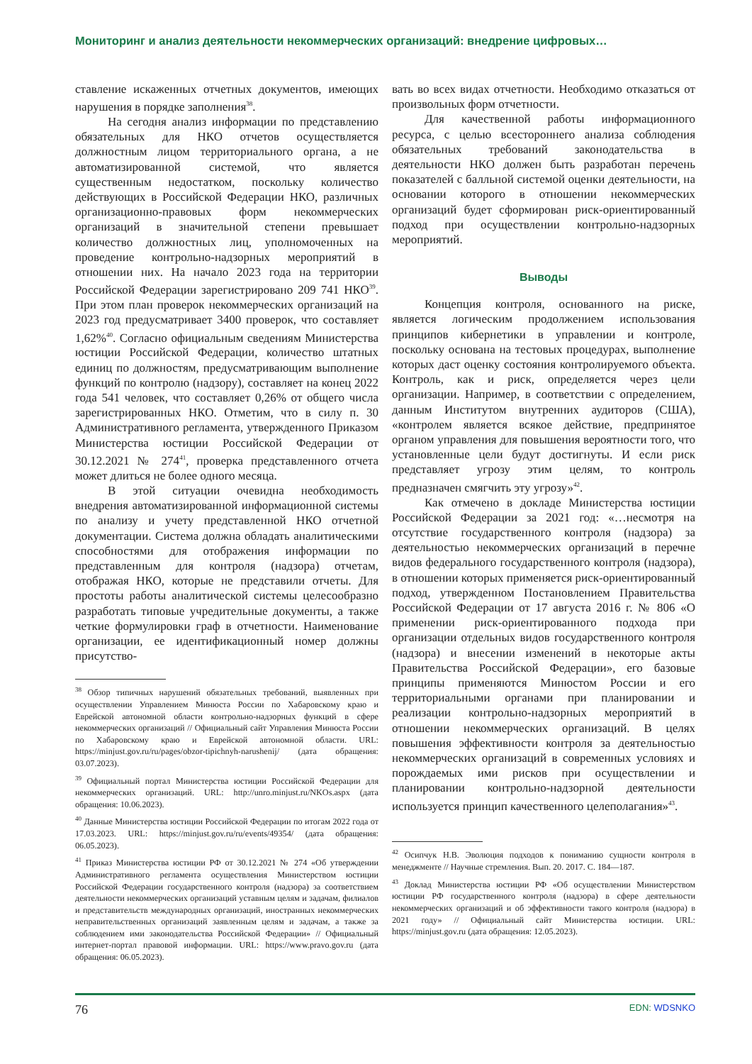Мониторинг и анализ деятельности некоммерческих организаций: внедрение цифровых…
ставление искаженных отчетных документов, имеющих нарушения в порядке заполнения<sup>38</sup>.
На сегодня анализ информации по представлению обязательных для НКО отчетов осуществляется должностным лицом территориального органа, а не автоматизированной системой, что является существенным недостатком, поскольку количество действующих в Российской Федерации НКО, различных организационно-правовых форм некоммерческих организаций в значительной степени превышает количество должностных лиц, уполномоченных на проведение контрольно-надзорных мероприятий в отношении них. На начало 2023 года на территории Российской Федерации зарегистрировано 209 741 НКО<sup>39</sup>. При этом план проверок некоммерческих организаций на 2023 год предусматривает 3400 проверок, что составляет 1,62%<sup>40</sup>. Согласно официальным сведениям Министерства юстиции Российской Федерации, количество штатных единиц по должностям, предусматривающим выполнение функций по контролю (надзору), составляет на конец 2022 года 541 человек, что составляет 0,26% от общего числа зарегистрированных НКО. Отметим, что в силу п. 30 Административного регламента, утвержденного Приказом Министерства юстиции Российской Федерации от 30.12.2021 № 274<sup>41</sup>, проверка представленного отчета может длиться не более одного месяца.
В этой ситуации очевидна необходимость внедрения автоматизированной информационной системы по анализу и учету представленной НКО отчетной документации. Система должна обладать аналитическими способностями для отображения информации по представленным для контроля (надзора) отчетам, отображая НКО, которые не представили отчеты. Для простоты работы аналитической системы целесообразно разработать типовые учредительные документы, а также четкие формулировки граф в отчетности. Наименование организации, ее идентификационный номер должны присутство-
<sup>38</sup> Обзор типичных нарушений обязательных требований, выявленных при осуществлении Управлением Минюста России по Хабаровскому краю и Еврейской автономной области контрольно-надзорных функций в сфере некоммерческих организаций // Официальный сайт Управления Минюста России по Хабаровскому краю и Еврейской автономной области. URL: https://minjust.gov.ru/ru/pages/obzor-tipichnyh-narushenij/ (дата обращения: 03.07.2023).
<sup>39</sup> Официальный портал Министерства юстиции Российской Федерации для некоммерческих организаций. URL: http://unro.minjust.ru/NKOs.aspx (дата обращения: 10.06.2023).
<sup>40</sup> Данные Министерства юстиции Российской Федерации по итогам 2022 года от 17.03.2023. URL: https://minjust.gov.ru/ru/events/49354/ (дата обращения: 06.05.2023).
<sup>41</sup> Приказ Министерства юстиции РФ от 30.12.2021 № 274 «Об утверждении Административного регламента осуществления Министерством юстиции Российской Федерации государственного контроля (надзора) за соответствием деятельности некоммерческих организаций уставным целям и задачам, филиалов и представительств международных организаций, иностранных некоммерческих неправительственных организаций заявленным целям и задачам, а также за соблюдением ими законодательства Российской Федерации» // Официальный интернет-портал правовой информации. URL: https://www.pravo.gov.ru (дата обращения: 06.05.2023).
вать во всех видах отчетности. Необходимо отказаться от произвольных форм отчетности.
Для качественной работы информационного ресурса, с целью всестороннего анализа соблюдения обязательных требований законодательства в деятельности НКО должен быть разработан перечень показателей с балльной системой оценки деятельности, на основании которого в отношении некоммерческих организаций будет сформирован риск-ориентированный подход при осуществлении контрольно-надзорных мероприятий.
Выводы
Концепция контроля, основанного на риске, является логическим продолжением использования принципов кибернетики в управлении и контроле, поскольку основана на тестовых процедурах, выполнение которых даст оценку состояния контролируемого объекта. Контроль, как и риск, определяется через цели организации. Например, в соответствии с определением, данным Институтом внутренних аудиторов (США), «контролем является всякое действие, предпринятое органом управления для повышения вероятности того, что установленные цели будут достигнуты. И если риск представляет угрозу этим целям, то контроль предназначен смягчить эту угрозу»<sup>42</sup>.
Как отмечено в докладе Министерства юстиции Российской Федерации за 2021 год: «…несмотря на отсутствие государственного контроля (надзора) за деятельностью некоммерческих организаций в перечне видов федерального государственного контроля (надзора), в отношении которых применяется риск-ориентированный подход, утвержденном Постановлением Правительства Российской Федерации от 17 августа 2016 г. № 806 «О применении риск-ориентированного подхода при организации отдельных видов государственного контроля (надзора) и внесении изменений в некоторые акты Правительства Российской Федерации», его базовые принципы применяются Минюстом России и его территориальными органами при планировании и реализации контрольно-надзорных мероприятий в отношении некоммерческих организаций. В целях повышения эффективности контроля за деятельностью некоммерческих организаций в современных условиях и порождаемых ими рисков при осуществлении и планировании контрольно-надзорной деятельности используется принцип качественного целеполагания»<sup>43</sup>.
<sup>42</sup> Осипчук Н.В. Эволюция подходов к пониманию сущности контроля в менеджменте // Научные стремления. Вып. 20. 2017. С. 184—187.
<sup>43</sup> Доклад Министерства юстиции РФ «Об осуществлении Министерством юстиции РФ государственного контроля (надзора) в сфере деятельности некоммерческих организаций и об эффективности такого контроля (надзора) в 2021 году» // Официальный сайт Министерства юстиции. URL: https://minjust.gov.ru (дата обращения: 12.05.2023).
76 EDN: WDSNKO